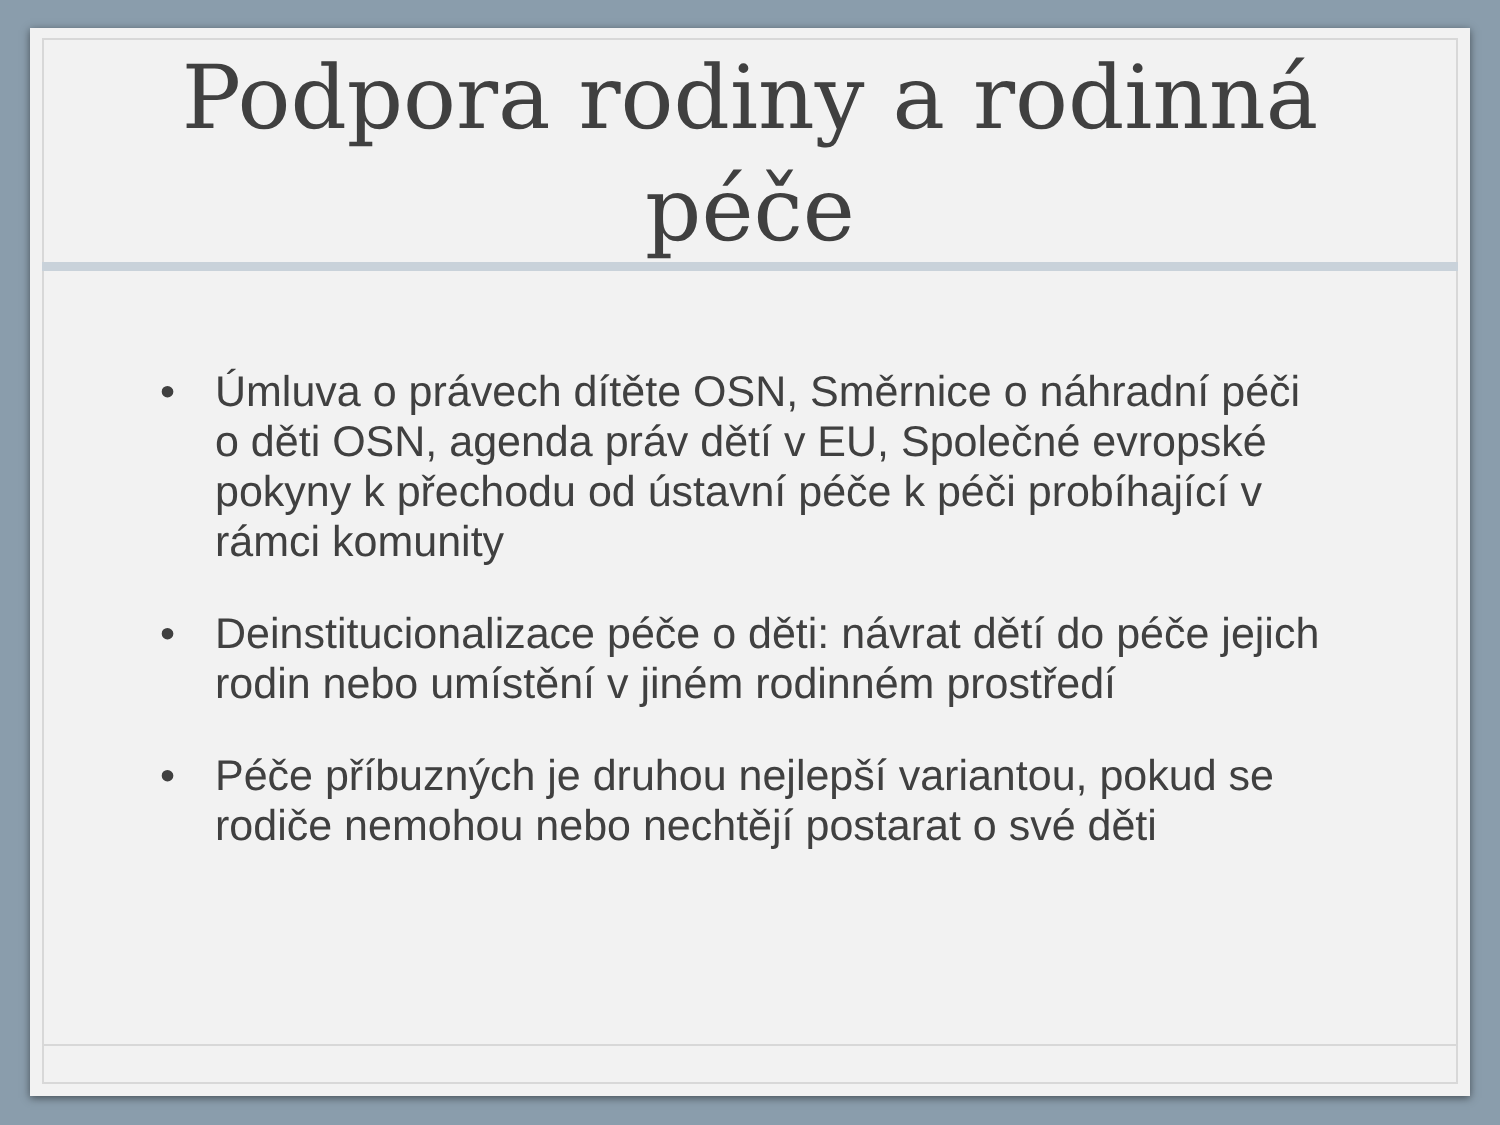Podpora rodiny a rodinná
péče
• Úmluva o právech dítěte OSN, Směrnice o náhradní péči o děti OSN, agenda práv dětí v EU, Společné evropské pokyny k přechodu od ústavní péče k péči probíhající v rámci komunity
• Deinstitucionalizace péče o děti: návrat dětí do péče jejich rodin nebo umístění v jiném rodinném prostředí
• Péče příbuzných je druhou nejlepší variantou, pokud se rodiče nemohou nebo nechtějí postarat o své děti